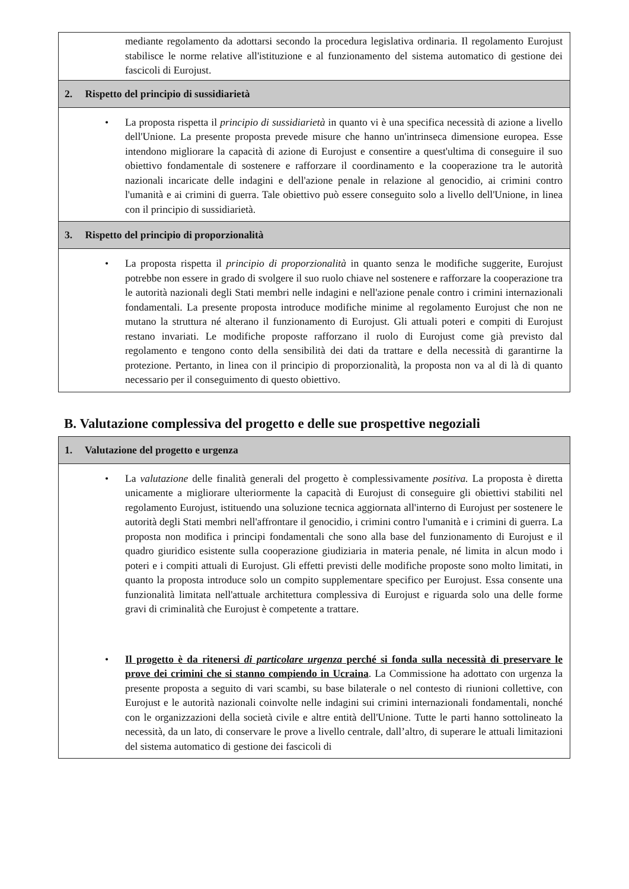mediante regolamento da adottarsi secondo la procedura legislativa ordinaria. Il regolamento Eurojust stabilisce le norme relative all'istituzione e al funzionamento del sistema automatico di gestione dei fascicoli di Eurojust.
2. Rispetto del principio di sussidiarietà
• La proposta rispetta il principio di sussidiarietà in quanto vi è una specifica necessità di azione a livello dell'Unione. La presente proposta prevede misure che hanno un'intrinseca dimensione europea. Esse intendono migliorare la capacità di azione di Eurojust e consentire a quest'ultima di conseguire il suo obiettivo fondamentale di sostenere e rafforzare il coordinamento e la cooperazione tra le autorità nazionali incaricate delle indagini e dell'azione penale in relazione al genocidio, ai crimini contro l'umanità e ai crimini di guerra. Tale obiettivo può essere conseguito solo a livello dell'Unione, in linea con il principio di sussidiarietà.
3. Rispetto del principio di proporzionalità
• La proposta rispetta il principio di proporzionalità in quanto senza le modifiche suggerite, Eurojust potrebbe non essere in grado di svolgere il suo ruolo chiave nel sostenere e rafforzare la cooperazione tra le autorità nazionali degli Stati membri nelle indagini e nell'azione penale contro i crimini internazionali fondamentali. La presente proposta introduce modifiche minime al regolamento Eurojust che non ne mutano la struttura né alterano il funzionamento di Eurojust. Gli attuali poteri e compiti di Eurojust restano invariati. Le modifiche proposte rafforzano il ruolo di Eurojust come già previsto dal regolamento e tengono conto della sensibilità dei dati da trattare e della necessità di garantirne la protezione. Pertanto, in linea con il principio di proporzionalità, la proposta non va al di là di quanto necessario per il conseguimento di questo obiettivo.
B. Valutazione complessiva del progetto e delle sue prospettive negoziali
1. Valutazione del progetto e urgenza
• La valutazione delle finalità generali del progetto è complessivamente positiva. La proposta è diretta unicamente a migliorare ulteriormente la capacità di Eurojust di conseguire gli obiettivi stabiliti nel regolamento Eurojust, istituendo una soluzione tecnica aggiornata all'interno di Eurojust per sostenere le autorità degli Stati membri nell'affrontare il genocidio, i crimini contro l'umanità e i crimini di guerra. La proposta non modifica i principi fondamentali che sono alla base del funzionamento di Eurojust e il quadro giuridico esistente sulla cooperazione giudiziaria in materia penale, né limita in alcun modo i poteri e i compiti attuali di Eurojust. Gli effetti previsti delle modifiche proposte sono molto limitati, in quanto la proposta introduce solo un compito supplementare specifico per Eurojust. Essa consente una funzionalità limitata nell'attuale architettura complessiva di Eurojust e riguarda solo una delle forme gravi di criminalità che Eurojust è competente a trattare.
• Il progetto è da ritenersi di particolare urgenza perché si fonda sulla necessità di preservare le prove dei crimini che si stanno compiendo in Ucraina. La Commissione ha adottato con urgenza la presente proposta a seguito di vari scambi, su base bilaterale o nel contesto di riunioni collettive, con Eurojust e le autorità nazionali coinvolte nelle indagini sui crimini internazionali fondamentali, nonché con le organizzazioni della società civile e altre entità dell'Unione. Tutte le parti hanno sottolineato la necessità, da un lato, di conservare le prove a livello centrale, dall’altro, di superare le attuali limitazioni del sistema automatico di gestione dei fascicoli di